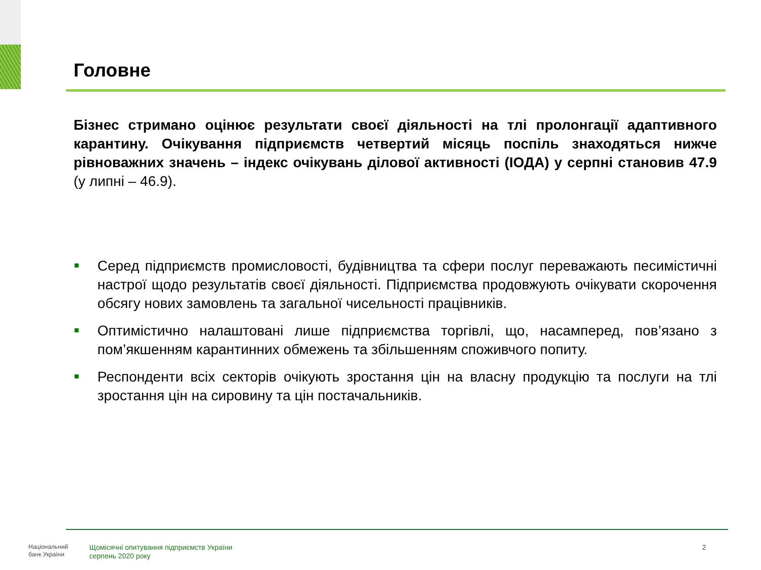Головне
Бізнес стримано оцінює результати своєї діяльності на тлі пролонгації адаптивного карантину. Очікування підприємств четвертий місяць поспіль знаходяться нижче рівноважних значень – індекс очікувань ділової активності (ІОДА) у серпні становив 47.9 (у липні – 46.9).
Серед підприємств промисловості, будівництва та сфери послуг переважають песимістичні настрої щодо результатів своєї діяльності. Підприємства продовжують очікувати скорочення обсягу нових замовлень та загальної чисельності працівників.
Оптимістично налаштовані лише підприємства торгівлі, що, насамперед, пов’язано з пом’якшенням карантинних обмежень та збільшенням споживчого попиту.
Респонденти всіх секторів очікують зростання цін на власну продукцію та послуги на тлі зростання цін на сировину та цін постачальників.
Національний
банк України
Щомісячні опитування підприємств України
серпень 2020 року
2